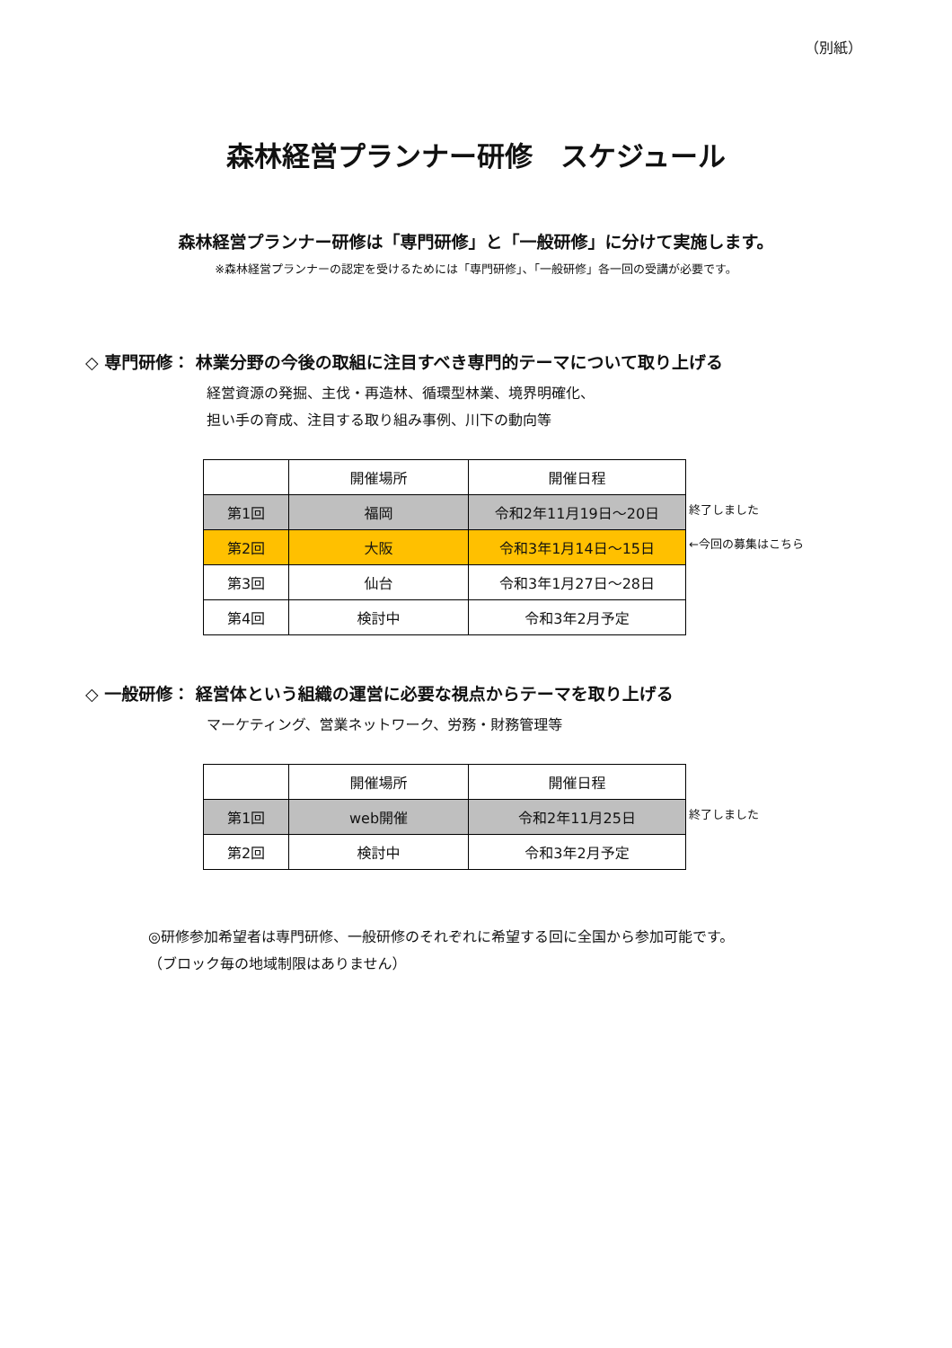（別紙）
森林経営プランナー研修　スケジュール
森林経営プランナー研修は「専門研修」と「一般研修」に分けて実施します。
※森林経営プランナーの認定を受けるためには「専門研修」、「一般研修」各一回の受講が必要です。
◇ 専門研修： 林業分野の今後の取組に注目すべき専門的テーマについて取り上げる
経営資源の発掘、主伐・再造林、循環型林業、境界明確化、
担い手の育成、注目する取り組み事例、川下の動向等
| | 開催場所 | 開催日程 |
| --- | --- | --- |
| 第1回 | 福岡 | 令和2年11月19日～20日 |
| 第2回 | 大阪 | 令和3年1月14日～15日 |
| 第3回 | 仙台 | 令和3年1月27日～28日 |
| 第4回 | 検討中 | 令和3年2月予定 |
終了しました
←今回の募集はこちら
◇ 一般研修： 経営体という組織の運営に必要な視点からテーマを取り上げる
マーケティング、営業ネットワーク、労務・財務管理等
| | 開催場所 | 開催日程 |
| --- | --- | --- |
| 第1回 | web開催 | 令和2年11月25日 |
| 第2回 | 検討中 | 令和3年2月予定 |
終了しました
◎研修参加希望者は専門研修、一般研修のそれぞれに希望する回に全国から参加可能です。
（ブロック毎の地域制限はありません）